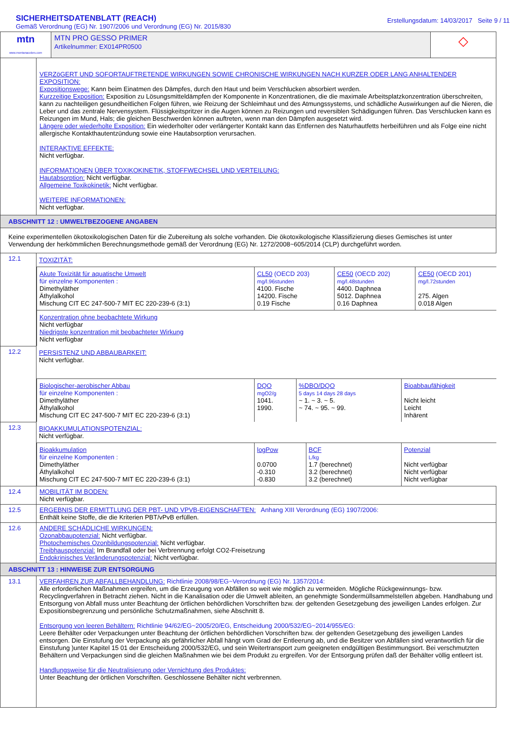SICHERHEITSDATENBLATT (REACH)
Gemäß Verordnung (EG) Nr. 1907/2006 und Verordnung (EG) Nr. 2015/830
Erstellungsdatum: 14/03/2017 Seite 9 / 11
| mtn www.montanacolors.com | MTN PRO GESSO PRIMER Artikelnummer: EX014PR0500 | ◇ |
| | VERZöGERT UND SOFORTAUFTRETENDE WIRKUNGEN SOWIE CHRONISCHE WIRKUNGEN NACH KURZER ODER LANG ANHALTENDER EXPOSITION: Expositionswege: Kann beim Einatmen des Dämpfes, durch den Haut und beim Verschlucken absorbiert werden. Kurzzeitige Exposition: Exposition zu Lösungsmitteldämpfen der Komponente in Konzentrationen, die die maximale Arbeitsplatzkonzentration überschreiten, kann zu nachteiligen gesundheitlichen Folgen führen, wie Reizung der Schleimhaut und des Atmungssystems, und schädliche Auswirkungen auf die Nieren, die Leber und das zentrale Nervensystem. Flüssigkeitspritzer in die Augen können zu Reizungen und reversiblen Schädigungen führen. Das Verschlucken kann es Reizungen im Mund, Hals; die gleichen Beschwerden können auftreten, wenn man den Dämpfen ausgesetzt wird. Längere oder wiederholte Exposition: Ein wiederholter oder verlängerter Kontakt kann das Entfernen des Naturhautfetts herbeiführen und als Folge eine nicht allergische Kontakthautentzündung sowie eine Hautabsorption verursachen. INTERAKTIVE EFFEKTE: Nicht verfügbar. INFORMATIONEN ÜBER TOXIKOKINETIK, STOFFWECHSEL UND VERTEILUNG: Hautabsorption: Nicht verfügbar. Allgemeine Toxikokinetik: Nicht verfügbar. WEITERE INFORMATIONEN: Nicht verfügbar. |
| ABSCHNITT 12 : UMWELTBEZOGENE ANGABEN | |
| Keine experimentellen ökotoxikologischen Daten für die Zubereitung als solche vorhanden. Die ökotoxikologische Klassifizierung dieses Gemisches ist unter Verwendung der herkömmlichen Berechnungsmethode gemäß der Verordnung (EG) Nr. 1272/2008~605/2014 (CLP) durchgeführt worden. | |
| 12.1 | TOXIZITÄT: / Akute Toxizität für aquatische Umwelt für einzelne Komponenten : Dimethyläther Äthylalkohol Mischung CIT EC 247-500-7 MIT EC 220-239-6 (3:1) / CL50 (OECD 203) mg/l.96stunden 4100. Fische 14200. Fische 0.19 Fische / CE50 (OECD 202) mg/l.48stunden 4400. Daphnea 5012. Daphnea 0.16 Daphnea / CE50 (OECD 201) mg/l.72stunden 275. Algen 0.018 Algen / / Konzentration ohne beobachtete Wirkung Nicht verfügbar Niedrigste konzentration mit beobachteter Wirkung Nicht verfügbar / / / / |
| 12.2 | PERSISTENZ UND ABBAUBARKEIT: Nicht verfügbar. / Biologischer-aerobischer Abbau für einzelne Komponenten : Dimethyläther Äthylalkohol Mischung CIT EC 247-500-7 MIT EC 220-239-6 (3:1) / DQO mgO2/g 1041. 1990. / %DBO/DQO 5 days 14 days 28 days ~ 1. ~ 3. ~ 5. ~ 74. ~ 95. ~ 99. / Bioabbaufähigkeit Nicht leicht Leicht Inhärent / |
| 12.3 | BIOAKKUMULATIONSPOTENZIAL: Nicht verfügbar. / Bioakkumulation für einzelne Komponenten : Dimethyläther Äthylalkohol Mischung CIT EC 247-500-7 MIT EC 220-239-6 (3:1) / logPow 0.0700 -0.310 -0.830 / BCF L/kg 1.7 (berechnet) 3.2 (berechnet) 3.2 (berechnet) / Potenzial Nicht verfügbar Nicht verfügbar Nicht verfügbar / |
| 12.4 | MOBILITÄT IM BODEN: Nicht verfügbar. |
| 12.5 | ERGEBNIS DER ERMITTLUNG DER PBT- UND VPVB-EIGENSCHAFTEN: Anhang XIII Verordnung (EG) 1907/2006: Enthält keine Stoffe, die die Kriterien PBT/vPvB erfüllen. |
| 12.6 | ANDERE SCHÄDLICHE WIRKUNGEN: Ozonabbaupotenzial: Nicht verfügbar. Photochemisches Ozonbildungspotenzial: Nicht verfügbar. Treibhauspotenzial: Im Brandfall oder bei Verbrennung erfolgt CO2-Freisetzung Endokrinisches Veränderungspotenzial: Nicht verfügbar. |
| ABSCHNITT 13 : HINWEISE ZUR ENTSORGUNG | |
| 13.1 | VERFAHREN ZUR ABFALLBEHANDLUNG: Richtlinie 2008/98/EG~Verordnung (EG) Nr. 1357/2014: Alle erforderlichen Maßnahmen ergreifen, um die Erzeugung von Abfällen so weit wie möglich zu vermeiden. Mögliche Rückgewinnungs- bzw. Recyclingverfahren in Betracht ziehen. Nicht in die Kanalisation oder die Umwelt ableiten, an genehmigte Sondermüllsammelstellen abgeben. Handhabung und Entsorgung von Abfall muss unter Beachtung der örtlichen behördlichen Vorschriften bzw. der geltenden Gesetzgebung des jeweiligen Landes erfolgen. Zur Expositionsbegrenzung und persönliche Schutzmaßnahmen, siehe Abschnitt 8. Entsorgung von leeren Behältern: Richtlinie 94/62/EG~2005/20/EG, Entscheidung 2000/532/EG~2014/955/EG: Leere Behälter oder Verpackungen unter Beachtung der örtlichen behördlichen Vorschriften bzw. der geltenden Gesetzgebung des jeweiligen Landes entsorgen. Die Einstufung der Verpackung als gefährlicher Abfall hängt vom Grad der Entleerung ab, und die Besitzer von Abfällen sind verantwortlich für die Einstufung )unter Kapitel 15 01 der Entscheidung 2000/532/EG, und sein Weitertransport zum geeigneten endgültigen Bestimmungsort. Bei verschmutzten Behältern und Verpackungen sind die gleichen Maßnahmen wie bei dem Produkt zu ergreifen. Vor der Entsorgung prüfen daß der Behälter völlig entleert ist. Handlungsweise für die Neutralisierung oder Vernichtung des Produktes: Unter Beachtung der örtlichen Vorschriften. Geschlossene Behälter nicht verbrennen. |